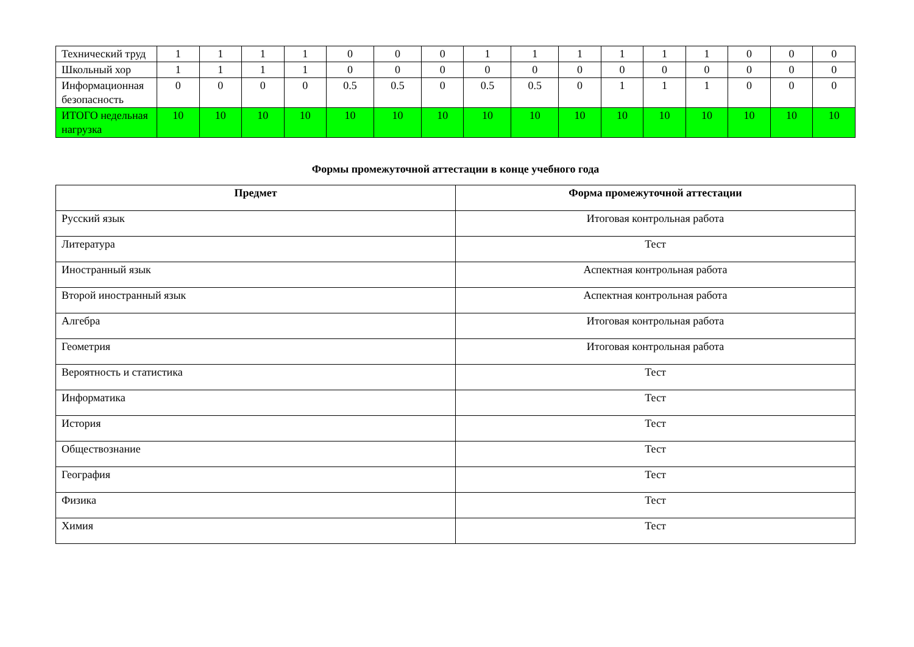| Технический труд | 1 | 1 | 1 | 1 | 0 | 0 | 0 | 1 | 1 | 1 | 1 | 1 | 1 | 0 | 0 | 0 |
| Школьный хор | 1 | 1 | 1 | 1 | 0 | 0 | 0 | 0 | 0 | 0 | 0 | 0 | 0 | 0 | 0 | 0 |
| Информационная безопасность | 0 | 0 | 0 | 0 | 0.5 | 0.5 | 0 | 0.5 | 0.5 | 0 | 1 | 1 | 1 | 0 | 0 | 0 |
| ИТОГО недельная нагрузка | 10 | 10 | 10 | 10 | 10 | 10 | 10 | 10 | 10 | 10 | 10 | 10 | 10 | 10 | 10 | 10 |
Формы промежуточной аттестации в конце учебного года
| Предмет | Форма промежуточной аттестации |
| --- | --- |
| Русский язык | Итоговая контрольная работа |
| Литература | Тест |
| Иностранный язык | Аспектная контрольная работа |
| Второй иностранный язык | Аспектная контрольная работа |
| Алгебра | Итоговая контрольная работа |
| Геометрия | Итоговая контрольная работа |
| Вероятность и статистика | Тест |
| Информатика | Тест |
| История | Тест |
| Обществознание | Тест |
| География | Тест |
| Физика | Тест |
| Химия | Тест |